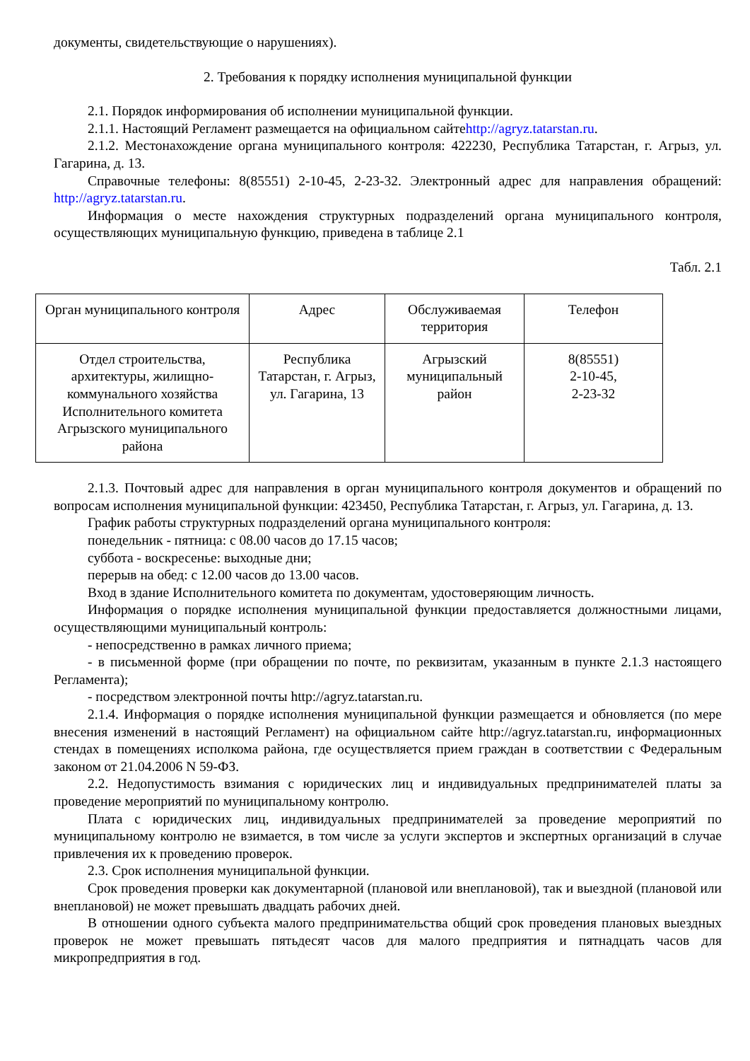документы, свидетельствующие о нарушениях).
2. Требования к порядку исполнения муниципальной функции
2.1. Порядок информирования об исполнении муниципальной функции.
2.1.1. Настоящий Регламент размещается на официальном сайтеhttp://agryz.tatarstan.ru.
2.1.2. Местонахождение органа муниципального контроля: 422230, Республика Татарстан, г. Агрыз, ул. Гагарина, д. 13.
Справочные телефоны: 8(85551) 2-10-45, 2-23-32. Электронный адрес для направления обращений: http://agryz.tatarstan.ru.
Информация о месте нахождения структурных подразделений органа муниципального контроля, осуществляющих муниципальную функцию, приведена в таблице 2.1
Табл. 2.1
| Орган муниципального контроля | Адрес | Обслуживаемая территория | Телефон |
| Отдел строительства, архитектуры, жилищно-коммунального хозяйства Исполнительного комитета Агрызского муниципального района | Республика Татарстан, г. Агрыз, ул. Гагарина, 13 | Агрызский муниципальный район | 8(85551) 2-10-45, 2-23-32 |
2.1.3. Почтовый адрес для направления в орган муниципального контроля документов и обращений по вопросам исполнения муниципальной функции: 423450, Республика Татарстан, г. Агрыз, ул. Гагарина, д. 13.
График работы структурных подразделений органа муниципального контроля:
понедельник - пятница: с 08.00 часов до 17.15 часов;
суббота - воскресенье: выходные дни;
перерыв на обед: с 12.00 часов до 13.00 часов.
Вход в здание Исполнительного комитета по документам, удостоверяющим личность.
Информация о порядке исполнения муниципальной функции предоставляется должностными лицами, осуществляющими муниципальный контроль:
- непосредственно в рамках личного приема;
- в письменной форме (при обращении по почте, по реквизитам, указанным в пункте 2.1.3 настоящего Регламента);
- посредством электронной почты http://agryz.tatarstan.ru.
2.1.4. Информация о порядке исполнения муниципальной функции размещается и обновляется (по мере внесения изменений в настоящий Регламент) на официальном сайте http://agryz.tatarstan.ru, информационных стендах в помещениях исполкома района, где осуществляется прием граждан в соответствии с Федеральным законом от 21.04.2006 N 59-ФЗ.
2.2. Недопустимость взимания с юридических лиц и индивидуальных предпринимателей платы за проведение мероприятий по муниципальному контролю.
Плата с юридических лиц, индивидуальных предпринимателей за проведение мероприятий по муниципальному контролю не взимается, в том числе за услуги экспертов и экспертных организаций в случае привлечения их к проведению проверок.
2.3. Срок исполнения муниципальной функции.
Срок проведения проверки как документарной (плановой или внеплановой), так и выездной (плановой или внеплановой) не может превышать двадцать рабочих дней.
В отношении одного субъекта малого предпринимательства общий срок проведения плановых выездных проверок не может превышать пятьдесят часов для малого предприятия и пятнадцать часов для микропредприятия в год.